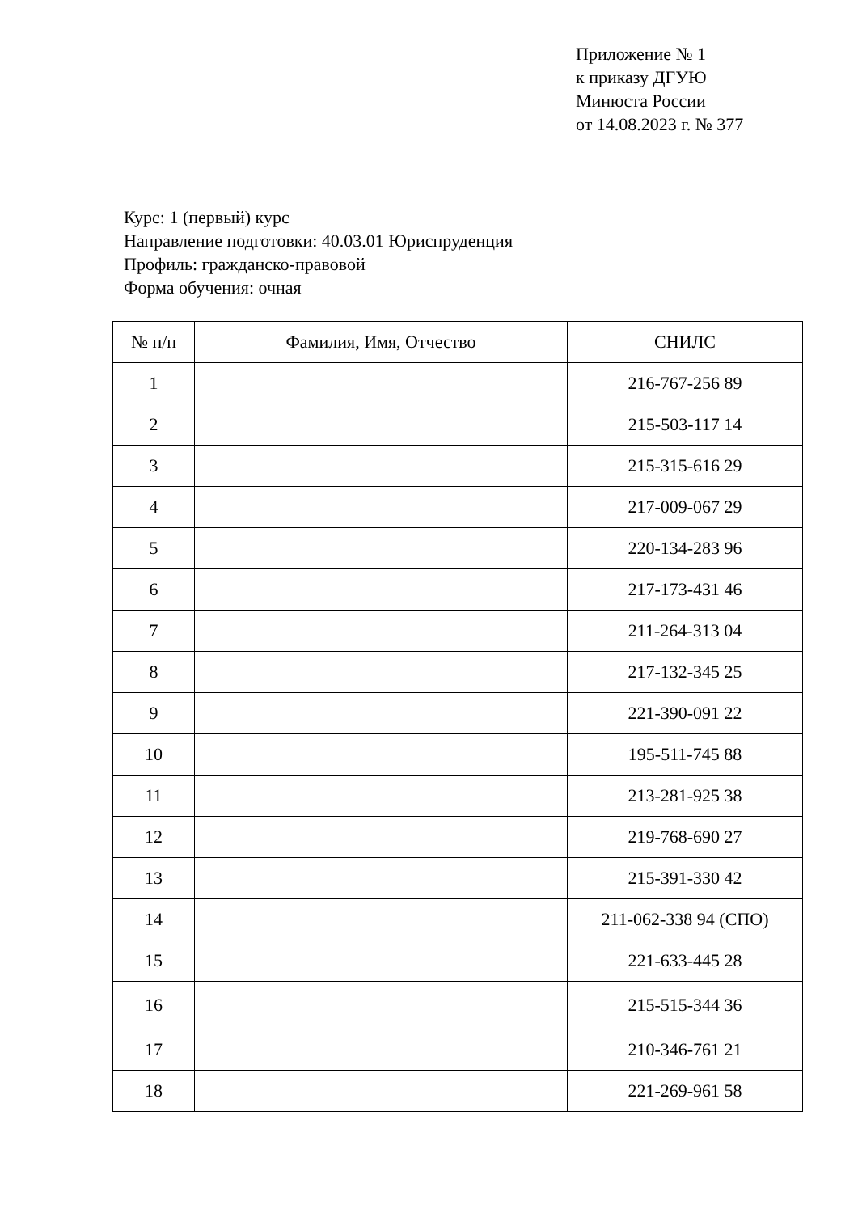Приложение № 1
к приказу ДГУЮ
Минюста России
от 14.08.2023 г. № 377
Курс: 1 (первый) курс
Направление подготовки: 40.03.01 Юриспруденция
Профиль: гражданско-правовой
Форма обучения: очная
| № п/п | Фамилия, Имя, Отчество | СНИЛС |
| --- | --- | --- |
| 1 | | 216-767-256 89 |
| 2 | | 215-503-117 14 |
| 3 | | 215-315-616 29 |
| 4 | | 217-009-067 29 |
| 5 | | 220-134-283 96 |
| 6 | | 217-173-431 46 |
| 7 | | 211-264-313 04 |
| 8 | | 217-132-345 25 |
| 9 | | 221-390-091 22 |
| 10 | | 195-511-745 88 |
| 11 | | 213-281-925 38 |
| 12 | | 219-768-690 27 |
| 13 | | 215-391-330 42 |
| 14 | | 211-062-338 94 (СПО) |
| 15 | | 221-633-445 28 |
| 16 | | 215-515-344 36 |
| 17 | | 210-346-761 21 |
| 18 | | 221-269-961 58 |